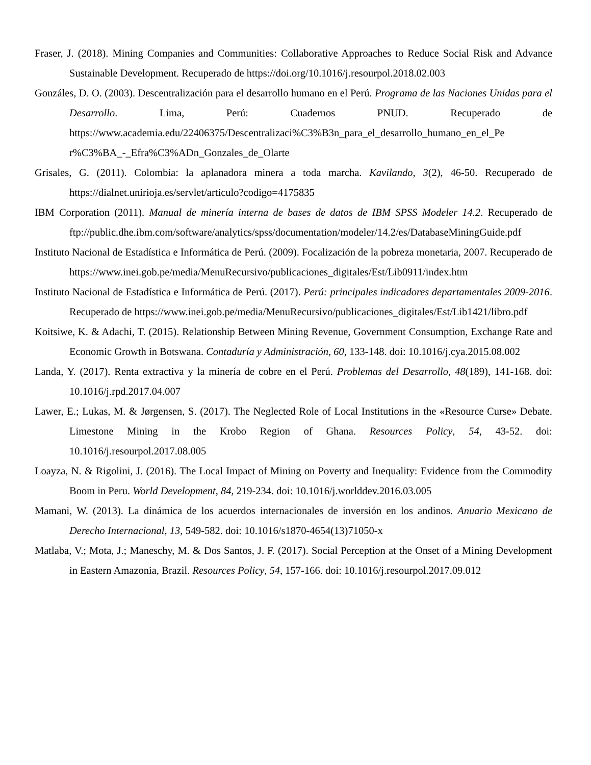Fraser, J. (2018). Mining Companies and Communities: Collaborative Approaches to Reduce Social Risk and Advance Sustainable Development. Recuperado de https://doi.org/10.1016/j.resourpol.2018.02.003
Gonzáles, D. O. (2003). Descentralización para el desarrollo humano en el Perú. Programa de las Naciones Unidas para el Desarrollo. Lima, Perú: Cuadernos PNUD. Recuperado de https://www.academia.edu/22406375/Descentralizaci%C3%B3n_para_el_desarrollo_humano_en_el_Pe r%C3%BA_-_Efra%C3%ADn_Gonzales_de_Olarte
Grisales, G. (2011). Colombia: la aplanadora minera a toda marcha. Kavilando, 3(2), 46-50. Recuperado de https://dialnet.unirioja.es/servlet/articulo?codigo=4175835
IBM Corporation (2011). Manual de minería interna de bases de datos de IBM SPSS Modeler 14.2. Recuperado de ftp://public.dhe.ibm.com/software/analytics/spss/documentation/modeler/14.2/es/DatabaseMiningGuide.pdf
Instituto Nacional de Estadística e Informática de Perú. (2009). Focalización de la pobreza monetaria, 2007. Recuperado de https://www.inei.gob.pe/media/MenuRecursivo/publicaciones_digitales/Est/Lib0911/index.htm
Instituto Nacional de Estadística e Informática de Perú. (2017). Perú: principales indicadores departamentales 2009-2016. Recuperado de https://www.inei.gob.pe/media/MenuRecursivo/publicaciones_digitales/Est/Lib1421/libro.pdf
Koitsiwe, K. & Adachi, T. (2015). Relationship Between Mining Revenue, Government Consumption, Exchange Rate and Economic Growth in Botswana. Contaduría y Administración, 60, 133-148. doi: 10.1016/j.cya.2015.08.002
Landa, Y. (2017). Renta extractiva y la minería de cobre en el Perú. Problemas del Desarrollo, 48(189), 141-168. doi: 10.1016/j.rpd.2017.04.007
Lawer, E.; Lukas, M. & Jørgensen, S. (2017). The Neglected Role of Local Institutions in the «Resource Curse» Debate. Limestone Mining in the Krobo Region of Ghana. Resources Policy, 54, 43-52. doi: 10.1016/j.resourpol.2017.08.005
Loayza, N. & Rigolini, J. (2016). The Local Impact of Mining on Poverty and Inequality: Evidence from the Commodity Boom in Peru. World Development, 84, 219-234. doi: 10.1016/j.worlddev.2016.03.005
Mamani, W. (2013). La dinámica de los acuerdos internacionales de inversión en los andinos. Anuario Mexicano de Derecho Internacional, 13, 549-582. doi: 10.1016/s1870-4654(13)71050-x
Matlaba, V.; Mota, J.; Maneschy, M. & Dos Santos, J. F. (2017). Social Perception at the Onset of a Mining Development in Eastern Amazonia, Brazil. Resources Policy, 54, 157-166. doi: 10.1016/j.resourpol.2017.09.012